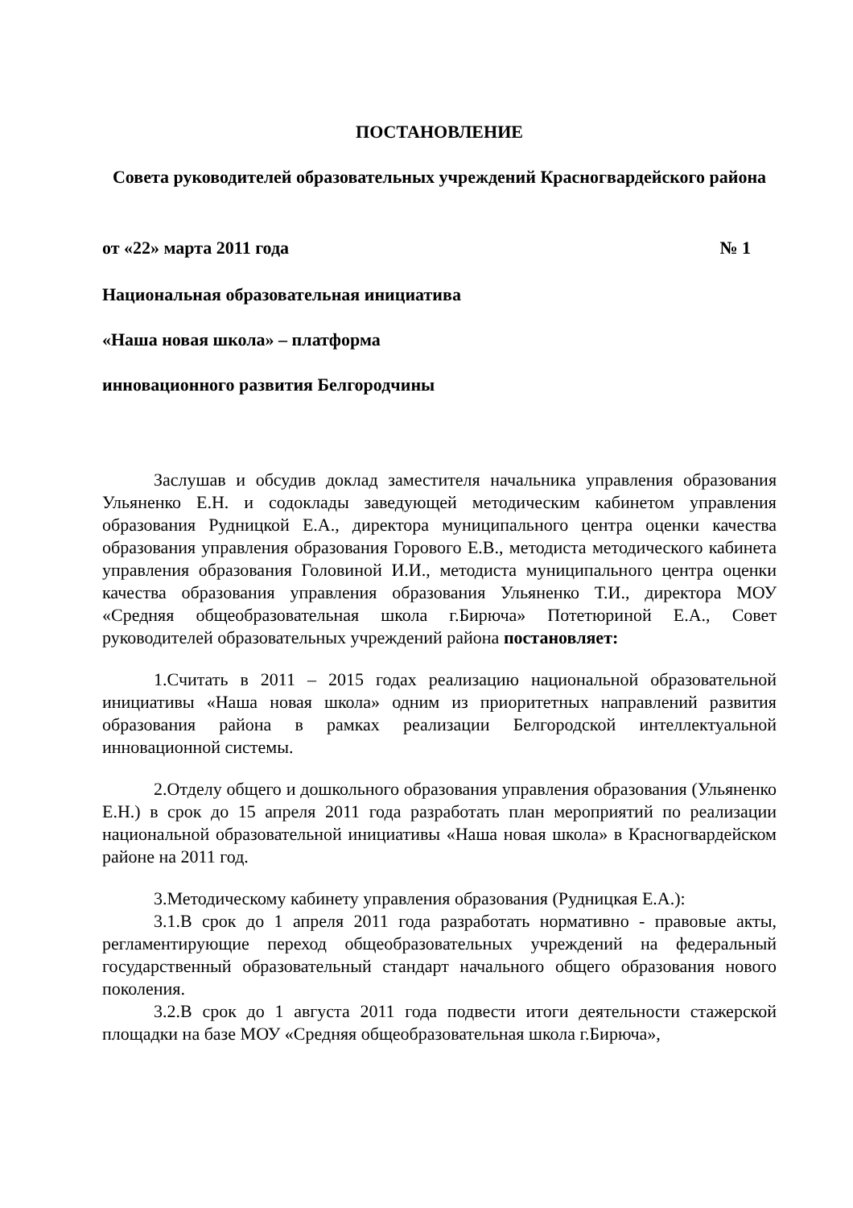ПОСТАНОВЛЕНИЕ
Совета руководителей образовательных учреждений Красногвардейского района
от «22» марта 2011 года № 1
Национальная образовательная инициатива
«Наша новая школа» – платформа
инновационного развития Белгородчины
Заслушав и обсудив доклад заместителя начальника управления образования Ульяненко Е.Н. и содоклады заведующей методическим кабинетом управления образования Рудницкой Е.А., директора муниципального центра оценки качества образования управления образования Горового Е.В., методиста методического кабинета управления образования Головиной И.И., методиста муниципального центра оценки качества образования управления образования Ульяненко Т.И., директора МОУ «Средняя общеобразовательная школа г.Бирюча» Потетюриной Е.А., Совет руководителей образовательных учреждений района постановляет:
1.Считать в 2011 – 2015 годах реализацию национальной образовательной инициативы «Наша новая школа» одним из приоритетных направлений развития образования района в рамках реализации Белгородской интеллектуальной инновационной системы.
2.Отделу общего и дошкольного образования управления образования (Ульяненко Е.Н.) в срок до 15 апреля 2011 года разработать план мероприятий по реализации национальной образовательной инициативы «Наша новая школа» в Красногвардейском районе на 2011 год.
3.Методическому кабинету управления образования (Рудницкая Е.А.):
3.1.В срок до 1 апреля 2011 года разработать нормативно - правовые акты, регламентирующие переход общеобразовательных учреждений на федеральный государственный образовательный стандарт начального общего образования нового поколения.
3.2.В срок до 1 августа 2011 года подвести итоги деятельности стажерской площадки на базе МОУ «Средняя общеобразовательная школа г.Бирюча»,